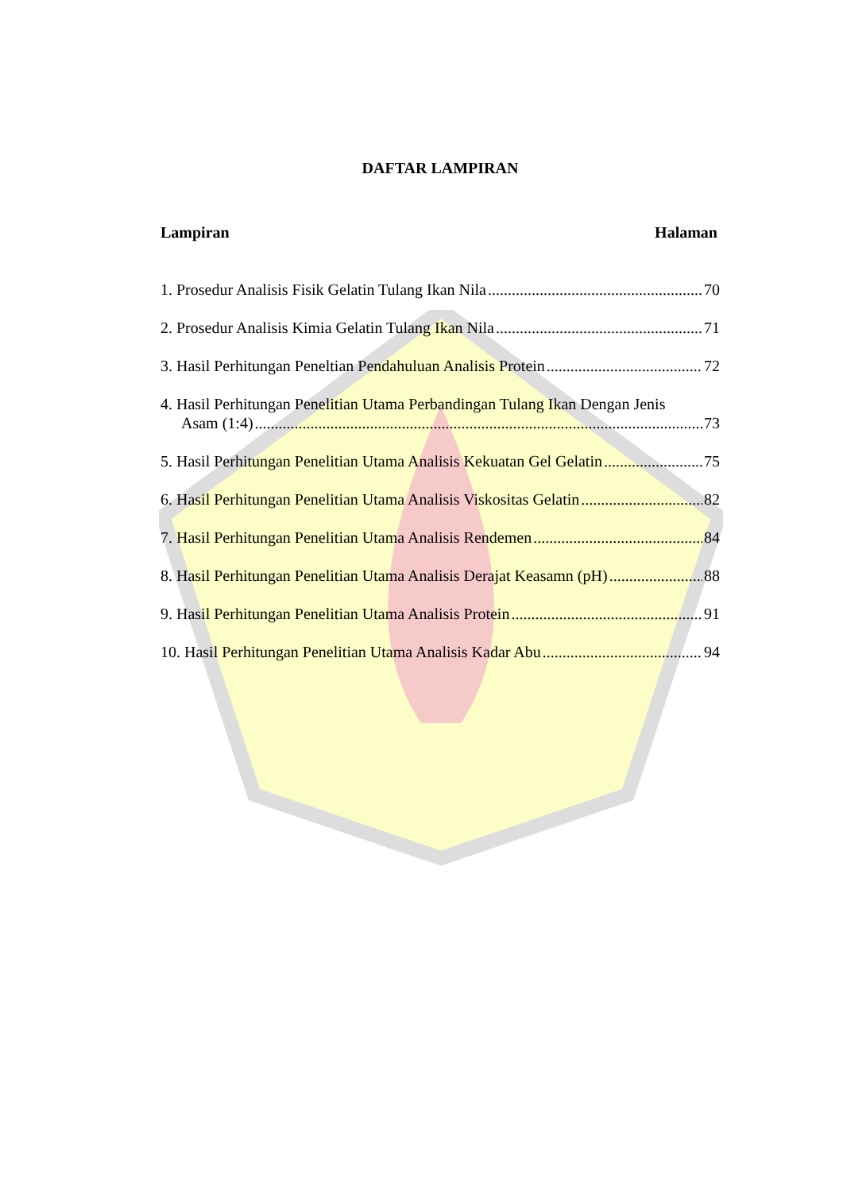DAFTAR LAMPIRAN
Lampiran Halaman
1. Prosedur Analisis Fisik Gelatin Tulang Ikan Nila 70
2. Prosedur Analisis Kimia Gelatin Tulang Ikan Nila 71
3. Hasil Perhitungan Peneltian Pendahuluan Analisis Protein 72
4. Hasil Perhitungan Penelitian Utama Perbandingan Tulang Ikan Dengan Jenis
Asam (1:4) 73
5. Hasil Perhitungan Penelitian Utama Analisis Kekuatan Gel Gelatin 75
6. Hasil Perhitungan Penelitian Utama Analisis Viskositas Gelatin 82
7. Hasil Perhitungan Penelitian Utama Analisis Rendemen 84
8. Hasil Perhitungan Penelitian Utama Analisis Derajat Keasamn (pH) 88
9. Hasil Perhitungan Penelitian Utama Analisis Protein 91
10. Hasil Perhitungan Penelitian Utama Analisis Kadar Abu 94